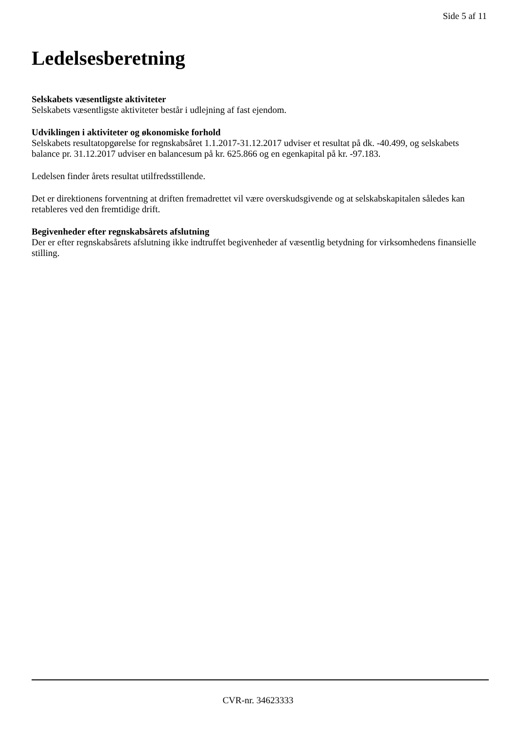Side 5 af 11
Ledelsesberetning
Selskabets væsentligste aktiviteter
Selskabets væsentligste aktiviteter består i udlejning af fast ejendom.
Udviklingen i aktiviteter og økonomiske forhold
Selskabets resultatopgørelse for regnskabsåret 1.1.2017-31.12.2017 udviser et resultat på dk. -40.499, og selskabets balance pr. 31.12.2017 udviser en balancesum på kr. 625.866 og en egenkapital på kr. -97.183.
Ledelsen finder årets resultat utilfredsstillende.
Det er direktionens forventning at driften fremadrettet vil være overskudsgivende og at selskabskapitalen således kan retableres ved den fremtidige drift.
Begivenheder efter regnskabsårets afslutning
Der er efter regnskabsårets afslutning ikke indtruffet begivenheder af væsentlig betydning for virksomhedens finansielle stilling.
CVR-nr. 34623333